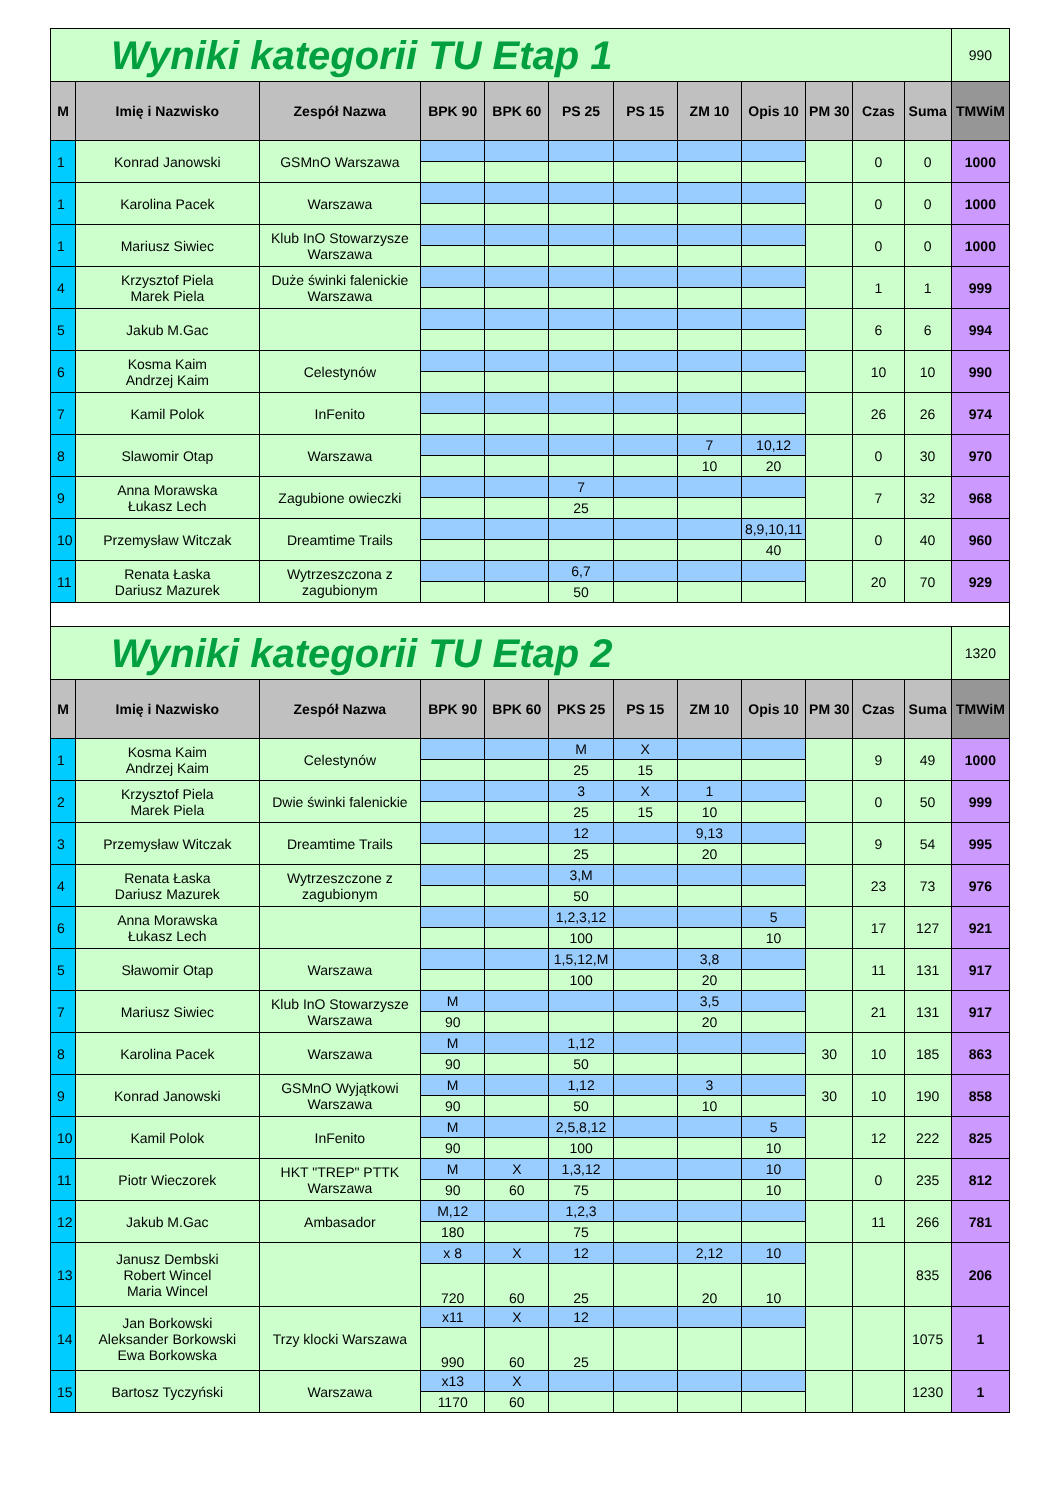| Wyniki kategorii TU Etap 1 | | | | | | | | | | | | 990 |
| M | Imię i Nazwisko | Zespół Nazwa | BPK 90 | BPK 60 | PS 25 | PS 15 | ZM 10 | Opis 10 | PM 30 | Czas | Suma | TMWiM |
| 1 | Konrad Janowski | GSMnO Warszawa | | | | | | | | 0 | 0 | 1000 |
| 1 | Karolina Pacek | Warszawa | | | | | | | | 0 | 0 | 1000 |
| 1 | Mariusz Siwiec | Klub InO Stowarzysze Warszawa | | | | | | | | 0 | 0 | 1000 |
| 4 | Krzysztof Piela Marek Piela | Duże świnki falenickie Warszawa | | | | | | | | 1 | 1 | 999 |
| 5 | Jakub M.Gac | | | | | | | | | 6 | 6 | 994 |
| 6 | Kosma Kaim Andrzej Kaim | Celestynów | | | | | | | | 10 | 10 | 990 |
| 7 | Kamil Polok | InFenito | | | | | | | | 26 | 26 | 974 |
| 8 | Slawomir Otap | Warszawa | | | | | 7 | 10,12 | | 0 | 30 | 970 |
| | | | | | | | 10 | 20 | | | | |
| 9 | Anna Morawska Łukasz Lech | Zagubione owieczki | | | 7 | | | | | 7 | 32 | 968 |
| | | | | | 25 | | | | | | | |
| 10 | Przemysław Witczak | Dreamtime Trails | | | | | | 8,9,10,11 | | 0 | 40 | 960 |
| | | | | | | | | 40 | | | | |
| 11 | Renata Łaska Dariusz Mazurek | Wytrzeszczona z zagubionym | | | 6,7 | | | | | 20 | 70 | 929 |
| | | | | | 50 | | | | | | | |
| Wyniki kategorii TU Etap 2 | | | | | | | | | | | | 1320 |
| M | Imię i Nazwisko | Zespół Nazwa | BPK 90 | BPK 60 | PKS 25 | PS 15 | ZM 10 | Opis 10 | PM 30 | Czas | Suma | TMWiM |
| 1 | Kosma Kaim Andrzej Kaim | Celestynów | | | M | X | | | | 9 | 49 | 1000 |
| | | | | | 25 | 15 | | | | | | |
| 2 | Krzysztof Piela Marek Piela | Dwie świnki falenickie | | | 3 | X | 1 | | | 0 | 50 | 999 |
| | | | | | 25 | 15 | 10 | | | | | |
| 3 | Przemysław Witczak | Dreamtime Trails | | | 12 | | 9,13 | | | 9 | 54 | 995 |
| | | | | | 25 | | 20 | | | | | |
| 4 | Renata Łaska Dariusz Mazurek | Wytrzeszczone z zagubionym | | | 3,M | | | | | 23 | 73 | 976 |
| | | | | | 50 | | | | | | | |
| 6 | Anna Morawska Łukasz Lech | | | | 1,2,3,12 | | | 5 | | 17 | 127 | 921 |
| | | | | | 100 | | | 10 | | | | |
| 5 | Sławomir Otap | Warszawa | | | 1,5,12,M | | 3,8 | | | 11 | 131 | 917 |
| | | | | | 100 | | 20 | | | | | |
| 7 | Mariusz Siwiec | Klub InO Stowarzysze Warszawa | M | | | | 3,5 | | | 21 | 131 | 917 |
| | | | 90 | | | | 20 | | | | | |
| 8 | Karolina Pacek | Warszawa | M | | 1,12 | | | | 30 | 10 | 185 | 863 |
| | | | 90 | | 50 | | | | | | | |
| 9 | Konrad Janowski | GSMnO Wyjątkowi Warszawa | M | | 1,12 | | 3 | | 30 | 10 | 190 | 858 |
| | | | 90 | | 50 | | 10 | | | | | |
| 10 | Kamil Polok | InFenito | M | | 2,5,8,12 | | | 5 | | 12 | 222 | 825 |
| | | | 90 | | 100 | | | 10 | | | | |
| 11 | Piotr Wieczorek | HKT "TREP" PTTK Warszawa | M | X | 1,3,12 | | | 10 | | 0 | 235 | 812 |
| | | | 90 | 60 | 75 | | | 10 | | | | |
| 12 | Jakub M.Gac | Ambasador | M,12 | | 1,2,3 | | | | | 11 | 266 | 781 |
| | | | 180 | | 75 | | | | | | | |
| 13 | Janusz Dembski Robert Wincel Maria Wincel | | x 8 | X | 12 | | 2,12 | 10 | | | 835 | 206 |
| | | | 720 | 60 | 25 | | 20 | 10 | | | | |
| 14 | Jan Borkowski Aleksander Borkowski Ewa Borkowska | Trzy klocki Warszawa | x11 | X | 12 | | | | | | 1075 | 1 |
| | | | 990 | 60 | 25 | | | | | | | |
| 15 | Bartosz Tyczyński | Warszawa | x13 | X | | | | | | | 1230 | 1 |
| | | | 1170 | 60 | | | | | | | | |